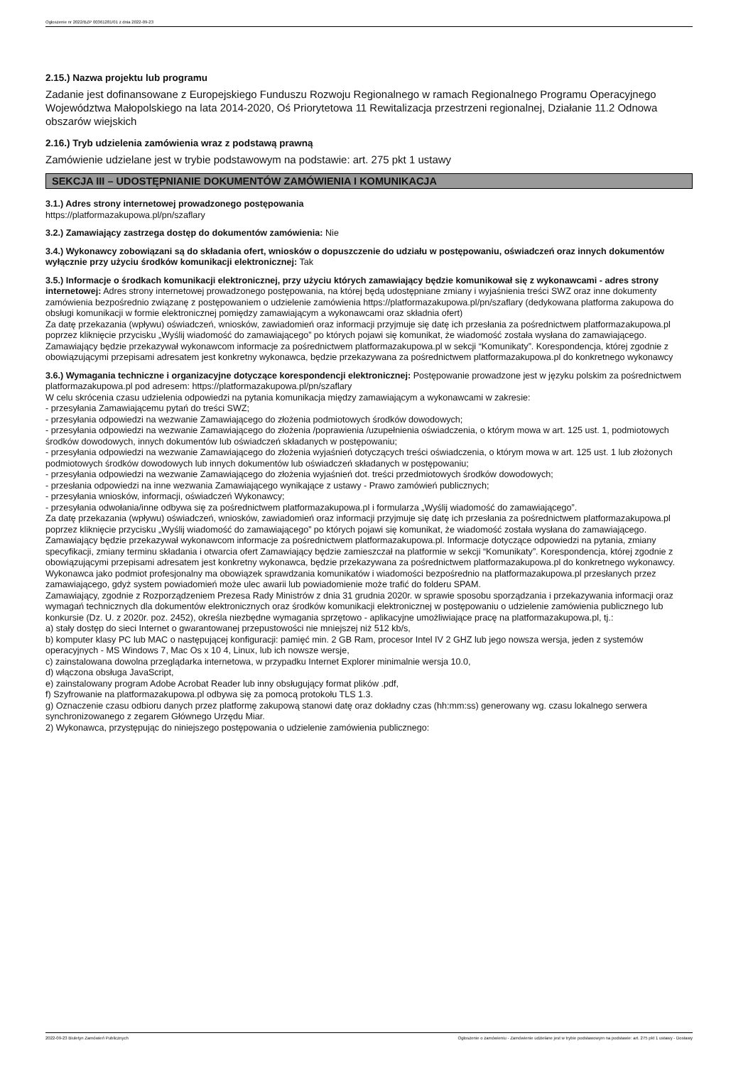Ogłoszenie nr 2022/BZP 00361281/01 z dnia 2022-09-23
2.15.) Nazwa projektu lub programu
Zadanie jest dofinansowane z Europejskiego Funduszu Rozwoju Regionalnego w ramach Regionalnego Programu Operacyjnego Województwa Małopolskiego na lata 2014-2020, Oś Priorytetowa 11 Rewitalizacja przestrzeni regionalnej, Działanie 11.2 Odnowa obszarów wiejskich
2.16.) Tryb udzielenia zamówienia wraz z podstawą prawną
Zamówienie udzielane jest w trybie podstawowym na podstawie: art. 275 pkt 1 ustawy
SEKCJA III – UDOSTĘPNIANIE DOKUMENTÓW ZAMÓWIENIA I KOMUNIKACJA
3.1.) Adres strony internetowej prowadzonego postępowania
https://platformazakupowa.pl/pn/szaflary
3.2.) Zamawiający zastrzega dostęp do dokumentów zamówienia: Nie
3.4.) Wykonawcy zobowiązani są do składania ofert, wniosków o dopuszczenie do udziału w postępowaniu, oświadczeń oraz innych dokumentów wyłącznie przy użyciu środków komunikacji elektronicznej: Tak
3.5.) Informacje o środkach komunikacji elektronicznej, przy użyciu których zamawiający będzie komunikował się z wykonawcami - adres strony internetowej: Adres strony internetowej prowadzonego postępowania, na której będą udostępniane zmiany i wyjaśnienia treści SWZ oraz inne dokumenty zamówienia bezpośrednio związanę z postępowaniem o udzielenie zamówienia https://platformazakupowa.pl/pn/szaflary (dedykowana platforma zakupowa do obsługi komunikacji w formie elektronicznej pomiędzy zamawiającym a wykonawcami oraz składnia ofert)
Za datę przekazania (wpływu) oświadczeń, wniosków, zawiadomień oraz informacji przyjmuje się datę ich przesłania za pośrednictwem platformazakupowa.pl poprzez kliknięcie przycisku „Wyślij wiadomość do zamawiającego” po których pojawi się komunikat, że wiadomość została wysłana do zamawiającego.
Zamawiający będzie przekazywał wykonawcom informacje za pośrednictwem platformazakupowa.pl w sekcji “Komunikaty”. Korespondencja, której zgodnie z obowiązującymi przepisami adresatem jest konkretny wykonawca, będzie przekazywana za pośrednictwem platformazakupowa.pl do konkretnego wykonawcy
3.6.) Wymagania techniczne i organizacyjne dotyczące korespondencji elektronicznej: Postępowanie prowadzone jest w języku polskim za pośrednictwem platformazakupowa.pl pod adresem: https://platformazakupowa.pl/pn/szaflary
W celu skrócenia czasu udzielenia odpowiedzi na pytania komunikacja między zamawiającym a wykonawcami w zakresie:
- przesyłania Zamawiającemu pytań do treści SWZ;
- przesyłania odpowiedzi na wezwanie Zamawiającego do złożenia podmiotowych środków dowodowych;
- przesyłania odpowiedzi na wezwanie Zamawiającego do złożenia /poprawienia /uzupełnienia oświadczenia, o którym mowa w art. 125 ust. 1, podmiotowych środków dowodowych, innych dokumentów lub oświadczeń składanych w postępowaniu;
- przesyłania odpowiedzi na wezwanie Zamawiającego do złożenia wyjaśnień dotyczących treści oświadczenia, o którym mowa w art. 125 ust. 1 lub złożonych podmiotowych środków dowodowych lub innych dokumentów lub oświadczeń składanych w postępowaniu;
- przesyłania odpowiedzi na wezwanie Zamawiającego do złożenia wyjaśnień dot. treści przedmiotowych środków dowodowych;
- przesłania odpowiedzi na inne wezwania Zamawiającego wynikające z ustawy - Prawo zamówień publicznych;
- przesyłania wniosków, informacji, oświadczeń Wykonawcy;
- przesyłania odwołania/inne odbywa się za pośrednictwem platformazakupowa.pl i formularza „Wyślij wiadomość do zamawiającego”.
Za datę przekazania (wpływu) oświadczeń, wniosków, zawiadomień oraz informacji przyjmuje się datę ich przesłania za pośrednictwem platformazakupowa.pl poprzez kliknięcie przycisku „Wyślij wiadomość do zamawiającego” po których pojawi się komunikat, że wiadomość została wysłana do zamawiającego.
Zamawiający będzie przekazywał wykonawcom informacje za pośrednictwem platformazakupowa.pl. Informacje dotyczące odpowiedzi na pytania, zmiany specyfikacji, zmiany terminu składania i otwarcia ofert Zamawiający będzie zamieszczał na platformie w sekcji “Komunikaty”. Korespondencja, której zgodnie z obowiązującymi przepisami adresatem jest konkretny wykonawca, będzie przekazywana za pośrednictwem platformazakupowa.pl do konkretnego wykonawcy.
Wykonawca jako podmiot profesjonalny ma obowiązek sprawdzania komunikatów i wiadomości bezpośrednio na platformazakupowa.pl przesłanych przez zamawiającego, gdyż system powiadomień może ulec awarii lub powiadomienie może trafić do folderu SPAM.
Zamawiający, zgodnie z Rozporządzeniem Prezesa Rady Ministrów z dnia 31 grudnia 2020r. w sprawie sposobu sporządzania i przekazywania informacji oraz wymagań technicznych dla dokumentów elektronicznych oraz środków komunikacji elektronicznej w postępowaniu o udzielenie zamówienia publicznego lub konkursie (Dz. U. z 2020r. poz. 2452), określa niezbędne wymagania sprzętowo - aplikacyjne umożliwiające pracę na platformazakupowa.pl, tj.:
a) stały dostęp do sieci Internet o gwarantowanej przepustowości nie mniejszej niż 512 kb/s,
b) komputer klasy PC lub MAC o następującej konfiguracji: pamięć min. 2 GB Ram, procesor Intel IV 2 GHZ lub jego nowsza wersja, jeden z systemów operacyjnych - MS Windows 7, Mac Os x 10 4, Linux, lub ich nowsze wersje,
c) zainstalowana dowolna przeglądarka internetowa, w przypadku Internet Explorer minimalnie wersja 10.0,
d) włączona obsługa JavaScript,
e) zainstalowany program Adobe Acrobat Reader lub inny obsługujący format plików .pdf,
f) Szyfrowanie na platformazakupowa.pl odbywa się za pomocą protokołu TLS 1.3.
g) Oznaczenie czasu odbioru danych przez platformę zakupową stanowi datę oraz dokładny czas (hh:mm:ss) generowany wg. czasu lokalnego serwera synchronizowanego z zegarem Głównego Urzędu Miar.
2) Wykonawca, przystępując do niniejszego postępowania o udzielenie zamówienia publicznego:
2022-09-23 Biuletyn Zamówień Publicznych Ogłoszenie o zamówieniu - Zamówienie udzielane jest w trybie podstawowym na podstawie: art. 275 pkt 1 ustawy - Dostawy